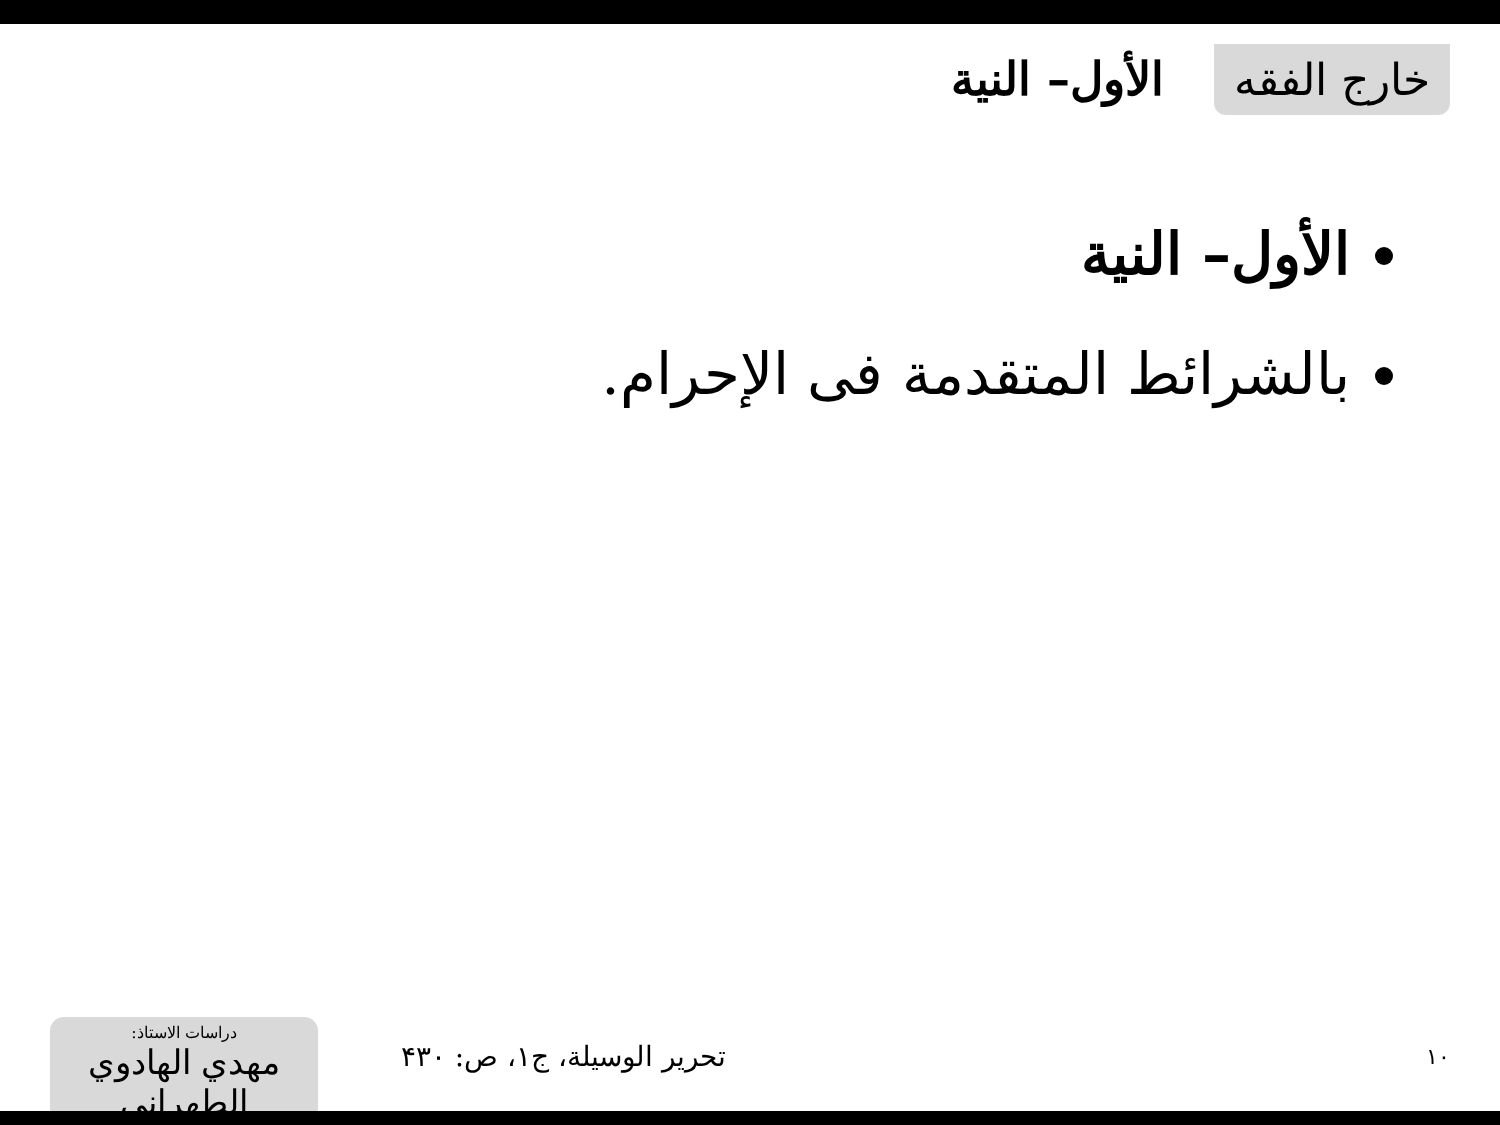خارج الفقه
الأول– النية
الأول– النية
بالشرائط المتقدمة فى الإحرام.
١٠
تحرير الوسيلة، ج١، ص: ۴۳۰
دراسات الاستاذ:
مهدي الهادوي الطهراني